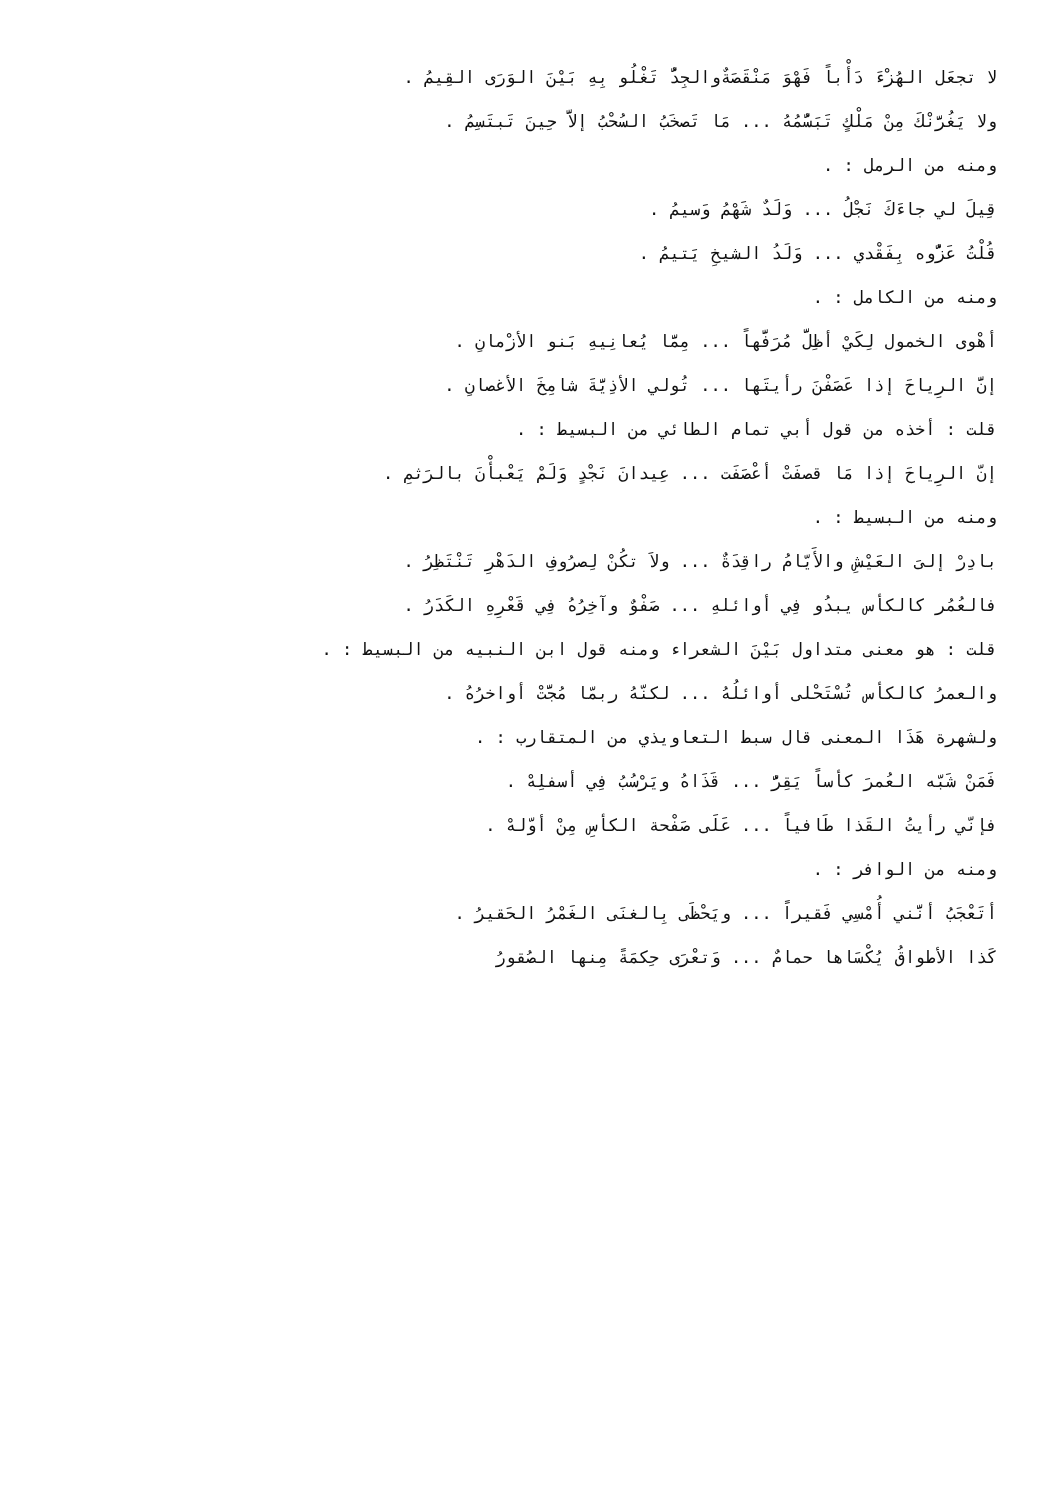لا تجعَل الهُزْءَ دَأْباً فَهْوَ مَنْقَصَةٌوالجِدُّ تَغْلُو بِهِ بَيْنَ الوَرَى القِيمُ .
ولا يَغُرَّنْكَ مِنْ مَلْكٍ تَبَسُّمُهُ ... مَا تَصخَبُ السُحْبُ إلاَّ حِينَ تَبتَسِمُ .
ومنه من الرمل : .
قِيلَ لي جاءَكَ نَجْلُ ... وَلَدٌ شَهْمُ وَسيمُ .
قُلْتُ عَزُّوه بِفَقْدي ... وَلَدُ الشيخِ يَتيمُ .
ومنه من الكامل : .
أهْوى الخمول لِكَيْ أظِلَّ مُرَفَّهاً ... مِمَّا يُعانِيهِ بَنو الأزْمانِ .
إنَّ الرِياحَ إذا عَصَفْنَ رأيتَها ... تُولي الأذِيَّةَ شامِخَ الأغصانِ .
قلت : أخذه من قول أبي تمام الطائي من البسيط : .
إنّ الرِياحَ إذا مَا قصفَتْ أعْصَفَت ... عِيدانَ نَجْدٍ وَلَمْ يَعْبأْنَ بالرَثمِ .
ومنه من البسيط : .
بادِرْ إلىَ العَيْشِ والأَيّامُ راقِدَةٌ ... ولاَ تكُنْ لِصرُوفِ الدَهْرِ تَنْتَظِرُ .
فالعُمُر كالكأس يبدُو فِي أوائلهِ ... صَفْوٌ وآخِرُهُ فِي قَعْرِهِ الكَدَرُ .
قلت : هو معنى متداول بَيْنَ الشعراء ومنه قول ابن النبيه من البسيط : .
والعمرُ كالكأس تُسْتَحْلى أوائلُهُ ... لكنّهُ ربمّا مُجَّتْ أواخرُهُ .
ولشهرة هَذَا المعنى قال سبط التعاويذي من المتقارب : .
فَمَنْ شَبّه العُمرَ كأساً يَقِرُّ ... قَذَاهُ ويَرْسُبُ فِي أسفلِهْ .
فإنّي رأيتُ القَذا طَافياً ... عَلَى صَفْحة الكأسِ مِنْ أوّلهْ .
ومنه من الوافر : .
أتَعْجَبُ أنَّني أُمْسِي فَقيراً ... ويَحْظَى بِالغنَى الغَمْرُ الحَقيرُ .
كَذا الأطواقُ يُكْسَاها حمامٌ ... وَتعْرَى حِكمَةً مِنها الصُقورُ